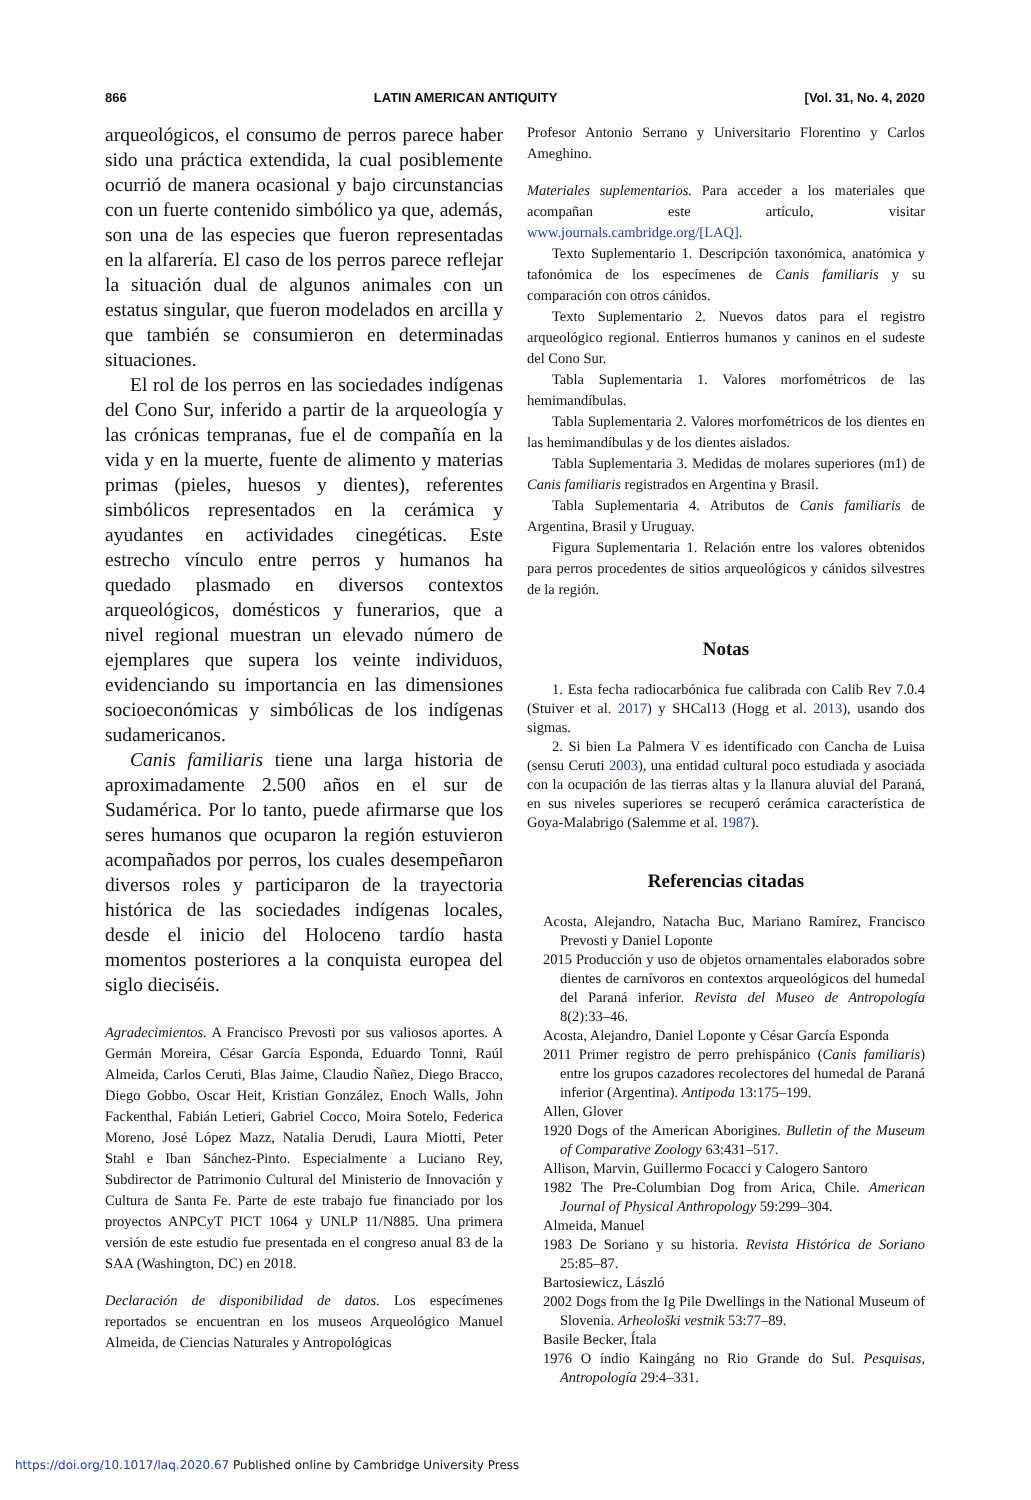866 LATIN AMERICAN ANTIQUITY [Vol. 31, No. 4, 2020
arqueológicos, el consumo de perros parece haber sido una práctica extendida, la cual posiblemente ocurrió de manera ocasional y bajo circunstancias con un fuerte contenido simbólico ya que, además, son una de las especies que fueron representadas en la alfarería. El caso de los perros parece reflejar la situación dual de algunos animales con un estatus singular, que fueron modelados en arcilla y que también se consumieron en determinadas situaciones.
El rol de los perros en las sociedades indígenas del Cono Sur, inferido a partir de la arqueología y las crónicas tempranas, fue el de compañía en la vida y en la muerte, fuente de alimento y materias primas (pieles, huesos y dientes), referentes simbólicos representados en la cerámica y ayudantes en actividades cinegéticas. Este estrecho vínculo entre perros y humanos ha quedado plasmado en diversos contextos arqueológicos, domésticos y funerarios, que a nivel regional muestran un elevado número de ejemplares que supera los veinte individuos, evidenciando su importancia en las dimensiones socioeconómicas y simbólicas de los indígenas sudamericanos.
Canis familiaris tiene una larga historia de aproximadamente 2.500 años en el sur de Sudamérica. Por lo tanto, puede afirmarse que los seres humanos que ocuparon la región estuvieron acompañados por perros, los cuales desempeñaron diversos roles y participaron de la trayectoria histórica de las sociedades indígenas locales, desde el inicio del Holoceno tardío hasta momentos posteriores a la conquista europea del siglo dieciséis.
Agradecimientos. A Francisco Prevosti por sus valiosos aportes. A Germán Moreira, César García Esponda, Eduardo Tonni, Raúl Almeida, Carlos Ceruti, Blas Jaime, Claudio Ñañez, Diego Bracco, Diego Gobbo, Oscar Heit, Kristian González, Enoch Walls, John Fackenthal, Fabián Letieri, Gabriel Cocco, Moira Sotelo, Federica Moreno, José López Mazz, Natalia Derudi, Laura Miotti, Peter Stahl e Iban Sánchez-Pinto. Especialmente a Luciano Rey, Subdirector de Patrimonio Cultural del Ministerio de Innovación y Cultura de Santa Fe. Parte de este trabajo fue financiado por los proyectos ANPCyT PICT 1064 y UNLP 11/N885. Una primera versión de este estudio fue presentada en el congreso anual 83 de la SAA (Washington, DC) en 2018.
Declaración de disponibilidad de datos. Los especímenes reportados se encuentran en los museos Arqueológico Manuel Almeida, de Ciencias Naturales y Antropológicas
Profesor Antonio Serrano y Universitario Florentino y Carlos Ameghino.
Materiales suplementarios. Para acceder a los materiales que acompañan este artículo, visitar www.journals.cambridge.org/[LAQ].
Texto Suplementario 1. Descripción taxonómica, anatómica y tafonómica de los especímenes de Canis familiaris y su comparación con otros cánidos.
Texto Suplementario 2. Nuevos datos para el registro arqueológico regional. Entierros humanos y caninos en el sudeste del Cono Sur.
Tabla Suplementaria 1. Valores morfométricos de las hemimandíbulas.
Tabla Suplementaria 2. Valores morfométricos de los dientes en las hemimandíbulas y de los dientes aislados.
Tabla Suplementaria 3. Medidas de molares superiores (m1) de Canis familiaris registrados en Argentina y Brasil.
Tabla Suplementaria 4. Atributos de Canis familiaris de Argentina, Brasil y Uruguay.
Figura Suplementaria 1. Relación entre los valores obtenidos para perros procedentes de sitios arqueológicos y cánidos silvestres de la región.
Notas
1. Esta fecha radiocarbónica fue calibrada con Calib Rev 7.0.4 (Stuiver et al. 2017) y SHCal13 (Hogg et al. 2013), usando dos sigmas.
2. Si bien La Palmera V es identificado con Cancha de Luisa (sensu Ceruti 2003), una entidad cultural poco estudiada y asociada con la ocupación de las tierras altas y la llanura aluvial del Paraná, en sus niveles superiores se recuperó cerámica característica de Goya-Malabrigo (Salemme et al. 1987).
Referencias citadas
Acosta, Alejandro, Natacha Buc, Mariano Ramírez, Francisco Prevosti y Daniel Loponte
2015 Producción y uso de objetos ornamentales elaborados sobre dientes de carnívoros en contextos arqueológicos del humedal del Paraná inferior. Revista del Museo de Antropología 8(2):33–46.
Acosta, Alejandro, Daniel Loponte y César García Esponda
2011 Primer registro de perro prehispánico (Canis familiaris) entre los grupos cazadores recolectores del humedal de Paraná inferior (Argentina). Antipoda 13:175–199.
Allen, Glover
1920 Dogs of the American Aborigines. Bulletin of the Museum of Comparative Zoology 63:431–517.
Allison, Marvin, Guillermo Focacci y Calogero Santoro
1982 The Pre-Columbian Dog from Arica, Chile. American Journal of Physical Anthropology 59:299–304.
Almeida, Manuel
1983 De Soriano y su historia. Revista Histórica de Soriano 25:85–87.
Bartosiewicz, László
2002 Dogs from the Ig Pile Dwellings in the National Museum of Slovenia. Arheološki vestnik 53:77–89.
Basile Becker, Ítala
1976 O índio Kaingáng no Rio Grande do Sul. Pesquisas, Antropología 29:4–331.
https://doi.org/10.1017/laq.2020.67 Published online by Cambridge University Press